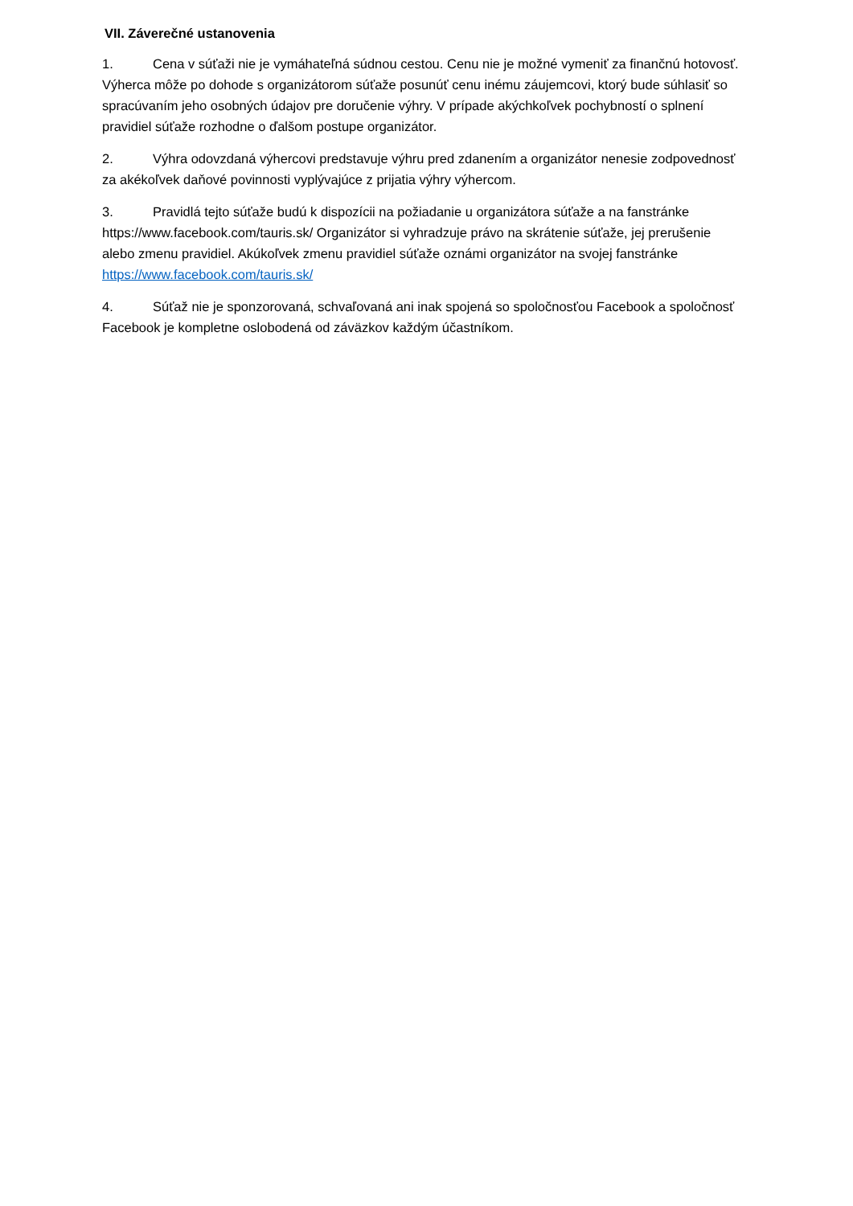VII. Záverečné ustanovenia
1. Cena v súťaži nie je vymáhateľná súdnou cestou. Cenu nie je možné vymeniť za finančnú hotovosť. Výherca môže po dohode s organizátorom súťaže posunúť cenu inému záujemcovi, ktorý bude súhlasiť so spracúvaním jeho osobných údajov pre doručenie výhry. V prípade akýchkoľvek pochybností o splnení pravidiel súťaže rozhodne o ďalšom postupe organizátor.
2. Výhra odovzdaná výhercovi predstavuje výhru pred zdanením a organizátor nenesie zodpovednosť za akékoľvek daňové povinnosti vyplývajúce z prijatia výhry výhercom.
3. Pravidlá tejto súťaže budú k dispozícii na požiadanie u organizátora súťaže a na fanstránke https://www.facebook.com/tauris.sk/ Organizátor si vyhradzuje právo na skrátenie súťaže, jej prerušenie alebo zmenu pravidiel. Akúkoľvek zmenu pravidiel súťaže oznámi organizátor na svojej fanstránke https://www.facebook.com/tauris.sk/
4. Súťaž nie je sponzorovaná, schvaľovaná ani inak spojená so spoločnosťou Facebook a spoločnosť Facebook je kompletne oslobodená od záväzkov každým účastníkom.